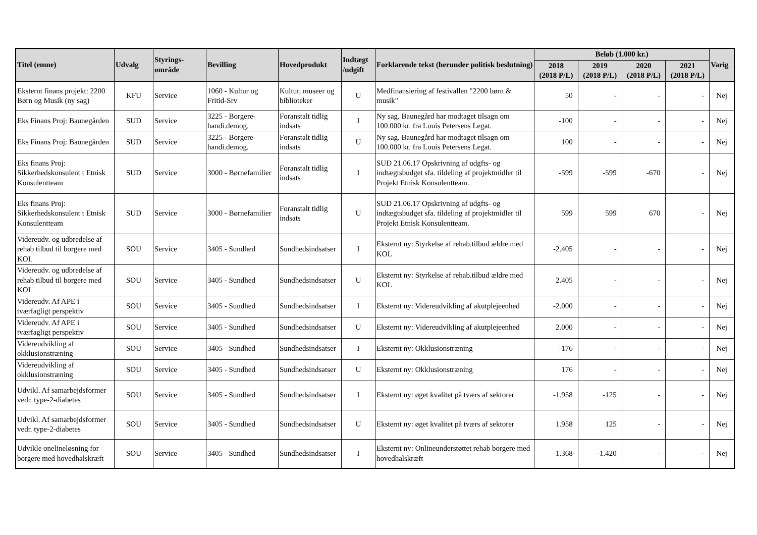| Titel (emne) | Udvalg | Styrings- område | Bevilling | Hovedprodukt | Indtægt /udgift | Forklarende tekst (herunder politisk beslutning) | Beløb (1.000 kr.) | | | | Varig |
| --- | --- | --- | --- | --- | --- | --- | --- | --- | --- | --- | --- |
| | | | | | | | 2018 (2018 P/L) | 2019 (2018 P/L) | 2020 (2018 P/L) | 2021 (2018 P/L) | |
| Eksternt finans projekt: 2200 Børn og Musik (ny sag) | KFU | Service | 1060 - Kultur og Fritid-Srv | Kultur, museer og biblioteker | U | Medfinansiering af festivallen "2200 børn & musik" | 50 | - | - | - | Nej |
| Eks Finans Proj: Baunegården | SUD | Service | 3225 - Borgere-handi.demog. | Foranstalt tidlig indsats | I | Ny sag. Baunegård har modtaget tilsagn om 100.000 kr. fra Louis Petersens Legat. | -100 | - | - | - | Nej |
| Eks Finans Proj: Baunegården | SUD | Service | 3225 - Borgere-handi.demog. | Foranstalt tidlig indsats | U | Ny sag. Baunegård har modtaget tilsagn om 100.000 kr. fra Louis Petersens Legat. | 100 | - | - | - | Nej |
| Eks finans Proj: Sikkerhedskonsulent t Etnisk Konsulentteam | SUD | Service | 3000 - Børnefamilier | Foranstalt tidlig indsats | I | SUD 21.06.17 Opskrivning af udgfts- og indtægtsbudget sfa. tildeling af projektmidler til Projekt Etnisk Konsulentteam. | -599 | -599 | -670 | - | Nej |
| Eks finans Proj: Sikkerhedskonsulent t Etnisk Konsulentteam | SUD | Service | 3000 - Børnefamilier | Foranstalt tidlig indsats | U | SUD 21.06.17 Opskrivning af udgfts- og indtægtsbudget sfa. tildeling af projektmidler til Projekt Etnisk Konsulentteam. | 599 | 599 | 670 | - | Nej |
| Videreudv. og udbredelse af rehab tilbud til borgere med KOL | SOU | Service | 3405 - Sundhed | Sundhedsindsatser | I | Eksternt ny: Styrkelse af rehab.tilbud ældre med KOL | -2.405 | - | - | - | Nej |
| Videreudv. og udbredelse af rehab tilbud til borgere med KOL | SOU | Service | 3405 - Sundhed | Sundhedsindsatser | U | Eksternt ny: Styrkelse af rehab.tilbud ældre med KOL | 2.405 | - | - | - | Nej |
| Videreudv. Af APE i tværfagligt perspektiv | SOU | Service | 3405 - Sundhed | Sundhedsindsatser | I | Eksternt ny: Videreudvikling af akutplejeenhed | -2.000 | - | - | - | Nej |
| Videreudv. Af APE i tværfagligt perspektiv | SOU | Service | 3405 - Sundhed | Sundhedsindsatser | U | Eksternt ny: Videreudvikling af akutplejeenhed | 2.000 | - | - | - | Nej |
| Videreudvikling af okklusionstræning | SOU | Service | 3405 - Sundhed | Sundhedsindsatser | I | Eksternt ny: Okklusionstræning | -176 | - | - | - | Nej |
| Videreudvikling af okklusionstræning | SOU | Service | 3405 - Sundhed | Sundhedsindsatser | U | Eksternt ny: Okklusionstræning | 176 | - | - | - | Nej |
| Udvikl. Af samarbejdsformer vedr. type-2-diabetes | SOU | Service | 3405 - Sundhed | Sundhedsindsatser | I | Eksternt ny: øget kvalitet på tværs af sektorer | -1.958 | -125 | - | - | Nej |
| Udvikl. Af samarbejdsformer vedr. type-2-diabetes | SOU | Service | 3405 - Sundhed | Sundhedsindsatser | U | Eksternt ny: øget kvalitet på tværs af sektorer | 1.958 | 125 | - | - | Nej |
| Udvikle onelineløsning for borgere med hovedhalskræft | SOU | Service | 3405 - Sundhed | Sundhedsindsatser | I | Eksternt ny: Onlineunderstøttet rehab borgere med hovedhalskræft | -1.368 | -1.420 | - | - | Nej |